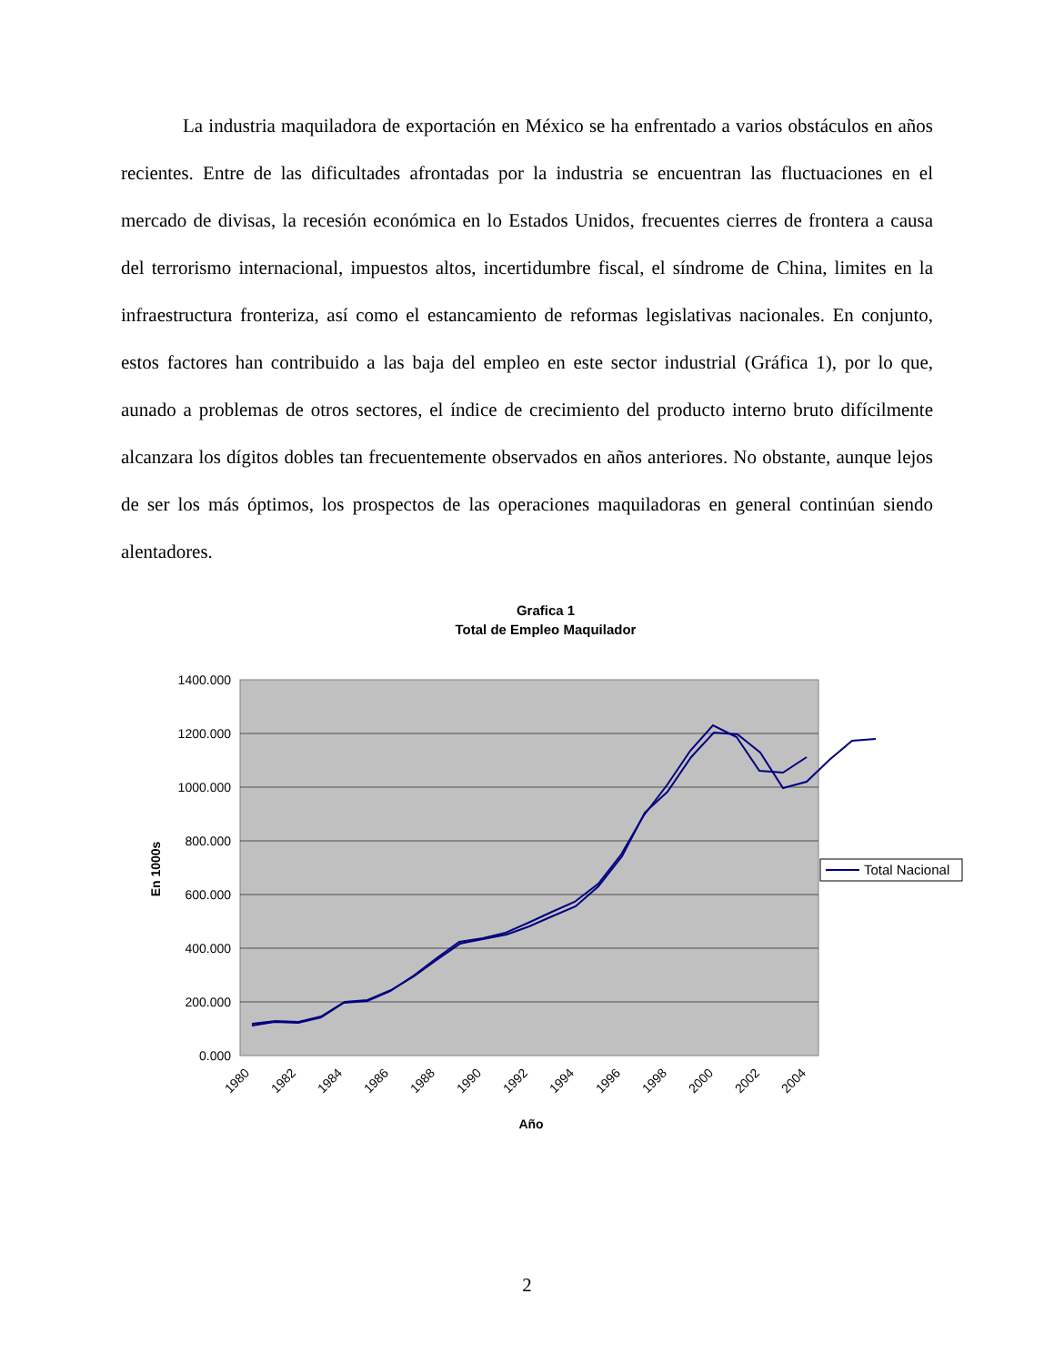La industria maquiladora de exportación en México se ha enfrentado a varios obstáculos en años recientes. Entre de las dificultades afrontadas por la industria se encuentran las fluctuaciones en el mercado de divisas, la recesión económica en lo Estados Unidos, frecuentes cierres de frontera a causa del terrorismo internacional, impuestos altos, incertidumbre fiscal, el síndrome de China, limites en la infraestructura fronteriza, así como el estancamiento de reformas legislativas nacionales. En conjunto, estos factores han contribuido a las baja del empleo en este sector industrial (Gráfica 1), por lo que, aunado a problemas de otros sectores, el índice de crecimiento del producto interno bruto difícilmente alcanzara los dígitos dobles tan frecuentemente observados en años anteriores. No obstante, aunque lejos de ser los más óptimos, los prospectos de las operaciones maquiladoras en general continúan siendo alentadores.
Grafica 1
Total de Empleo Maquilador
1400.000
1200.000
1000.000
800.000
600.000
400.000
200.000
0.000
En 1000s
1980
1982
1984
1986
1988
1990
1992
1994
1996
1998
2000
2002
2004
Año
Total Nacional
2